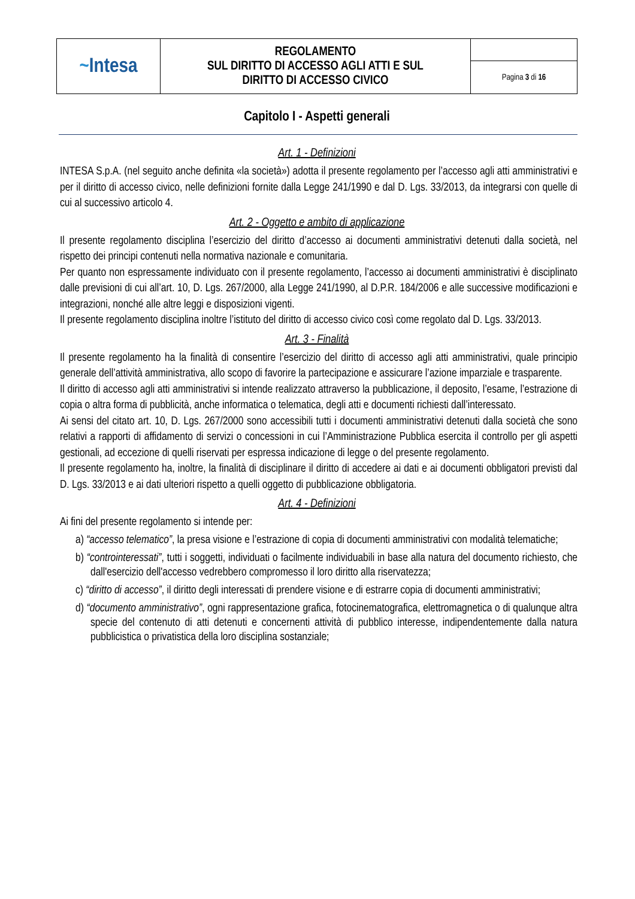| ~ Intesa | REGOLAMENTO SUL DIRITTO DI ACCESSO AGLI ATTI E SUL DIRITTO DI ACCESSO CIVICO | |
| | | Pagina 3 di 16 |
Capitolo I - Aspetti generali
Art. 1 - Definizioni
INTESA S.p.A. (nel seguito anche definita «la società») adotta il presente regolamento per l’accesso agli atti amministrativi e per il diritto di accesso civico, nelle definizioni fornite dalla Legge 241/1990 e dal D. Lgs. 33/2013, da integrarsi con quelle di cui al successivo articolo 4.
Art. 2 - Oggetto e ambito di applicazione
Il presente regolamento disciplina l’esercizio del diritto d’accesso ai documenti amministrativi detenuti dalla società, nel rispetto dei principi contenuti nella normativa nazionale e comunitaria.
Per quanto non espressamente individuato con il presente regolamento, l’accesso ai documenti amministrativi è disciplinato dalle previsioni di cui all’art. 10, D. Lgs. 267/2000, alla Legge 241/1990, al D.P.R. 184/2006 e alle successive modificazioni e integrazioni, nonché alle altre leggi e disposizioni vigenti.
Il presente regolamento disciplina inoltre l’istituto del diritto di accesso civico così come regolato dal D. Lgs. 33/2013.
Art. 3 - Finalità
Il presente regolamento ha la finalità di consentire l’esercizio del diritto di accesso agli atti amministrativi, quale principio generale dell’attività amministrativa, allo scopo di favorire la partecipazione e assicurare l’azione imparziale e trasparente.
Il diritto di accesso agli atti amministrativi si intende realizzato attraverso la pubblicazione, il deposito, l’esame, l’estrazione di copia o altra forma di pubblicità, anche informatica o telematica, degli atti e documenti richiesti dall’interessato.
Ai sensi del citato art. 10, D. Lgs. 267/2000 sono accessibili tutti i documenti amministrativi detenuti dalla società che sono relativi a rapporti di affidamento di servizi o concessioni in cui l’Amministrazione Pubblica esercita il controllo per gli aspetti gestionali, ad eccezione di quelli riservati per espressa indicazione di legge o del presente regolamento.
Il presente regolamento ha, inoltre, la finalità di disciplinare il diritto di accedere ai dati e ai documenti obbligatori previsti dal D. Lgs. 33/2013 e ai dati ulteriori rispetto a quelli oggetto di pubblicazione obbligatoria.
Art. 4 - Definizioni
Ai fini del presente regolamento si intende per:
a) “accesso telematico”, la presa visione e l’estrazione di copia di documenti amministrativi con modalità telematiche;
b) “controinteressati”, tutti i soggetti, individuati o facilmente individuabili in base alla natura del documento richiesto, che dall'esercizio dell'accesso vedrebbero compromesso il loro diritto alla riservatezza;
c) “diritto di accesso”, il diritto degli interessati di prendere visione e di estrarre copia di documenti amministrativi;
d) “documento amministrativo”, ogni rappresentazione grafica, fotocinematografica, elettromagnetica o di qualunque altra specie del contenuto di atti detenuti e concernenti attività di pubblico interesse, indipendentemente dalla natura pubblicistica o privatistica della loro disciplina sostanziale;